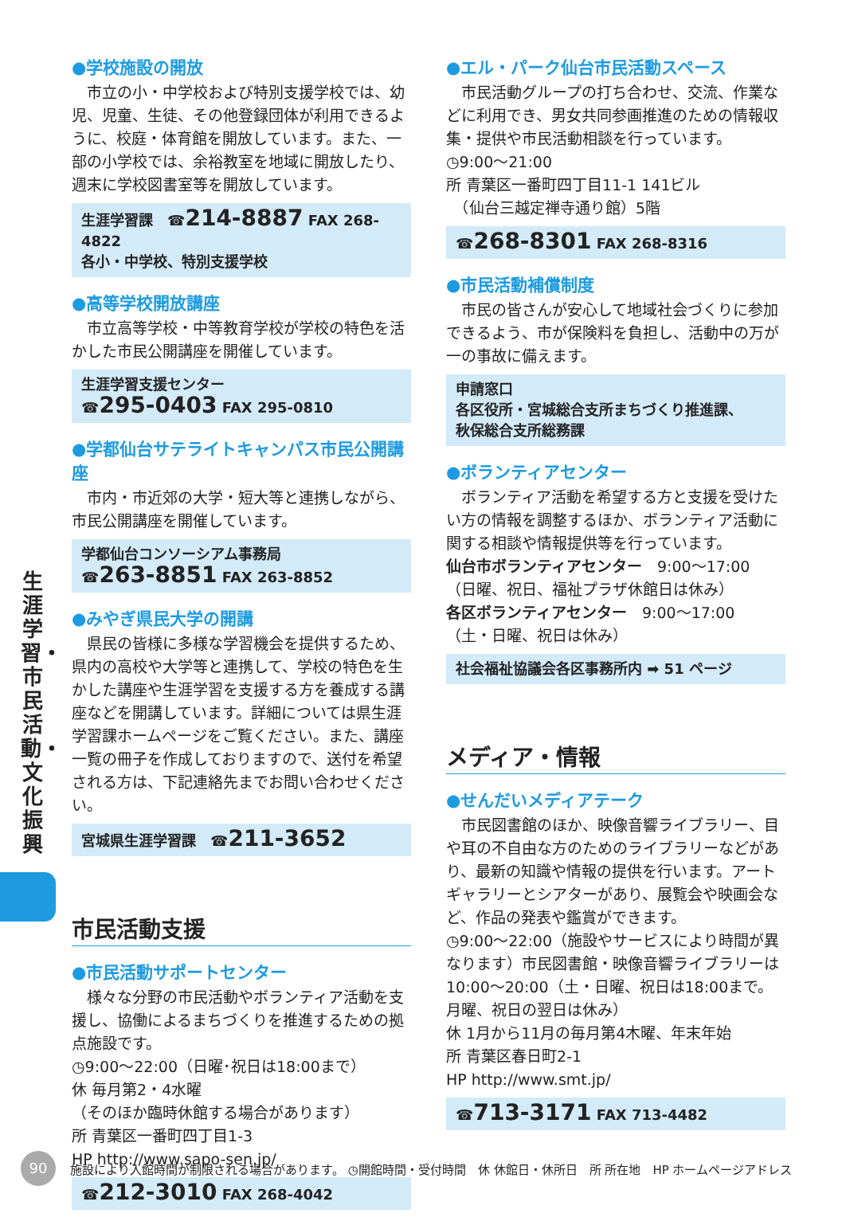生涯学習・市民活動・文化振興
●学校施設の開放
　市立の小・中学校および特別支援学校では、幼児、児童、生徒、その他登録団体が利用できるように、校庭・体育館を開放しています。また、一部の小学校では、余裕教室を地域に開放したり、週末に学校図書室等を開放しています。
生涯学習課　☎214-8887 FAX 268-4822
各小・中学校、特別支援学校
●高等学校開放講座
　市立高等学校・中等教育学校が学校の特色を活かした市民公開講座を開催しています。
生涯学習支援センター
☎295-0403 FAX 295-0810
●学都仙台サテライトキャンパス市民公開講座
　市内・市近郊の大学・短大等と連携しながら、市民公開講座を開催しています。
学都仙台コンソーシアム事務局
☎263-8851 FAX 263-8852
●みやぎ県民大学の開講
　県民の皆様に多様な学習機会を提供するため、県内の高校や大学等と連携して、学校の特色を生かした講座や生涯学習を支援する方を養成する講座などを開講しています。詳細については県生涯学習課ホームページをご覧ください。また、講座一覧の冊子を作成しておりますので、送付を希望される方は、下記連絡先までお問い合わせください。
宮城県生涯学習課　☎211-3652
市民活動支援
●市民活動サポートセンター
　様々な分野の市民活動やボランティア活動を支援し、協働によるまちづくりを推進するための拠点施設です。
◷9:00～22:00（日曜･祝日は18:00まで）
休 毎月第2・4水曜
（そのほか臨時休館する場合があります）
所 青葉区一番町四丁目1-3
HP http://www.sapo-sen.jp/
☎212-3010 FAX 268-4042
●エル・パーク仙台市民活動スペース
　市民活動グループの打ち合わせ、交流、作業などに利用でき、男女共同参画推進のための情報収集・提供や市民活動相談を行っています。
◷9:00～21:00
所 青葉区一番町四丁目11-1 141ビル
　（仙台三越定禅寺通り館）5階
☎268-8301 FAX 268-8316
●市民活動補償制度
　市民の皆さんが安心して地域社会づくりに参加できるよう、市が保険料を負担し、活動中の万が一の事故に備えます。
申請窓口
各区役所・宮城総合支所まちづくり推進課、
秋保総合支所総務課
●ボランティアセンター
　ボランティア活動を希望する方と支援を受けたい方の情報を調整するほか、ボランティア活動に関する相談や情報提供等を行っています。
仙台市ボランティアセンター　9:00～17:00
（日曜、祝日、福祉プラザ休館日は休み）
各区ボランティアセンター　9:00～17:00
（土・日曜、祝日は休み）
社会福祉協議会各区事務所内 ➡ 51 ページ
メディア・情報
●せんだいメディアテーク
　市民図書館のほか、映像音響ライブラリー、目や耳の不自由な方のためのライブラリーなどがあり、最新の知識や情報の提供を行います。アートギャラリーとシアターがあり、展覧会や映画会など、作品の発表や鑑賞ができます。
◷9:00～22:00（施設やサービスにより時間が異なります）市民図書館・映像音響ライブラリーは10:00～20:00（土・日曜、祝日は18:00まで。月曜、祝日の翌日は休み）
休 1月から11月の毎月第4木曜、年末年始
所 青葉区春日町2-1
HP http://www.smt.jp/
☎713-3171 FAX 713-4482
90
施設により入館時間が制限される場合があります。 ◷開館時間・受付時間　休 休館日・休所日　所 所在地　HP ホームページアドレス